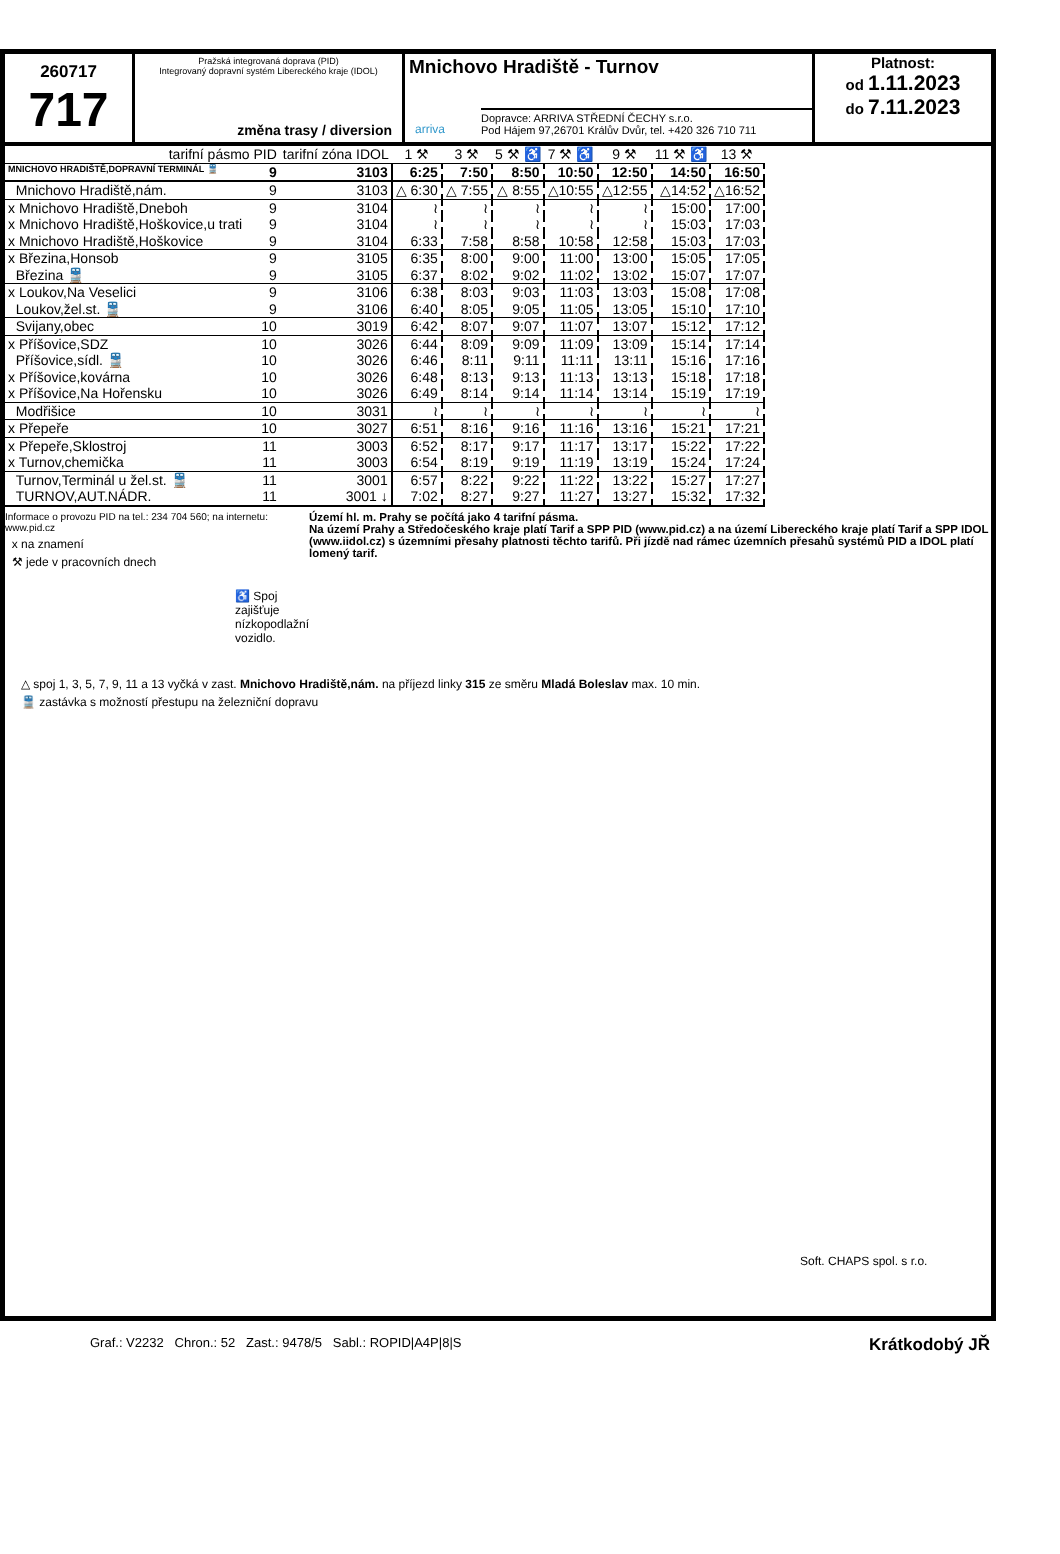260717
717
Pražská integrovaná doprava (PID)
Integrovaný dopravní systém Libereckého kraje (IDOL)
změna trasy / diversion
Mnichovo Hradiště - Turnov
Dopravce: ARRIVA STŘEDNÍ ČECHY s.r.o.
Pod Hájem 97,26701 Králův Dvůr, tel. +420 326 710 711
arriva
Platnost:
od 1.11.2023
do 7.11.2023
| tarifní pásmo PID | tarifní zóna IDOL | 1 ⚒ | 3 ⚒ | 5 ⚒ ♿ | 7 ⚒ ♿ | 9 ⚒ | 11 ⚒ ♿ | 13 ⚒ |
| --- | --- | --- | --- | --- | --- | --- | --- | --- |
| MNICHOVO HRADIŠTĚ,DOPRAVNÍ TERMINÁL 🚆 9 | 3103 | 6:25 | 7:50 | 8:50 | 10:50 | 12:50 | 14:50 | 16:50 |
| Mnichovo Hradiště,nám. 9 | 3103 | △ 6:30 | △ 7:55 | △ 8:55 | △10:55 | △12:55 | △14:52 | △16:52 |
| x Mnichovo Hradiště,Dneboh 9 | 3104 | ≀ | ≀ | ≀ | ≀ | ≀ | 15:00 | 17:00 |
| x Mnichovo Hradiště,Hoškovice,u trati 9 | 3104 | ≀ | ≀ | ≀ | ≀ | ≀ | 15:03 | 17:03 |
| x Mnichovo Hradiště,Hoškovice 9 | 3104 | 6:33 | 7:58 | 8:58 | 10:58 | 12:58 | 15:03 | 17:03 |
| x Březina,Honsob 9 | 3105 | 6:35 | 8:00 | 9:00 | 11:00 | 13:00 | 15:05 | 17:05 |
| Březina 🚆 9 | 3105 | 6:37 | 8:02 | 9:02 | 11:02 | 13:02 | 15:07 | 17:07 |
| x Loukov,Na Veselici 9 | 3106 | 6:38 | 8:03 | 9:03 | 11:03 | 13:03 | 15:08 | 17:08 |
| Loukov,žel.st. 🚆 9 | 3106 | 6:40 | 8:05 | 9:05 | 11:05 | 13:05 | 15:10 | 17:10 |
| Svijany,obec 10 | 3019 | 6:42 | 8:07 | 9:07 | 11:07 | 13:07 | 15:12 | 17:12 |
| x Příšovice,SDZ 10 | 3026 | 6:44 | 8:09 | 9:09 | 11:09 | 13:09 | 15:14 | 17:14 |
| Příšovice,sídl. 🚆 10 | 3026 | 6:46 | 8:11 | 9:11 | 11:11 | 13:11 | 15:16 | 17:16 |
| x Příšovice,kovárna 10 | 3026 | 6:48 | 8:13 | 9:13 | 11:13 | 13:13 | 15:18 | 17:18 |
| x Příšovice,Na Hořensku 10 | 3026 | 6:49 | 8:14 | 9:14 | 11:14 | 13:14 | 15:19 | 17:19 |
| Modřišice 10 | 3031 | ≀ | ≀ | ≀ | ≀ | ≀ | ≀ | ≀ |
| x Přepeře 10 | 3027 | 6:51 | 8:16 | 9:16 | 11:16 | 13:16 | 15:21 | 17:21 |
| x Přepeře,Sklostroj 11 | 3003 | 6:52 | 8:17 | 9:17 | 11:17 | 13:17 | 15:22 | 17:22 |
| x Turnov,chemička 11 | 3003 | 6:54 | 8:19 | 9:19 | 11:19 | 13:19 | 15:24 | 17:24 |
| Turnov,Terminál u žel.st. 🚆 11 | 3001 | 6:57 | 8:22 | 9:22 | 11:22 | 13:22 | 15:27 | 17:27 |
| TURNOV,AUT.NÁDR. 11 | 3001 ↓ | 7:02 | 8:27 | 9:27 | 11:27 | 13:27 | 15:32 | 17:32 |
Informace o provozu PID na tel.: 234 704 560; na internetu: www.pid.cz
x na znamení
⚒ jede v pracovních dnech
♿ Spoj zajišťuje nízkopodlažní vozidlo.
Území hl. m. Prahy se počítá jako 4 tarifní pásma.
Na území Prahy a Středočeského kraje platí Tarif a SPP PID (www.pid.cz) a na území Libereckého kraje platí Tarif a SPP IDOL (www.iidol.cz) s územními přesahy platnosti těchto tarifů. Při jízdě nad rámec územních přesahů systémů PID a IDOL platí lomený tarif.
△ spoj 1, 3, 5, 7, 9, 11 a 13 vyčká v zast. Mnichovo Hradiště,nám. na příjezd linky 315 ze směru Mladá Boleslav max. 10 min.
🚆 zastávka s možností přestupu na železniční dopravu
Soft. CHAPS spol. s r.o.
Graf.: V2232 Chron.: 52 Zast.: 9478/5 Sabl.: ROPID|A4P|8|S Krátkodobý JŘ